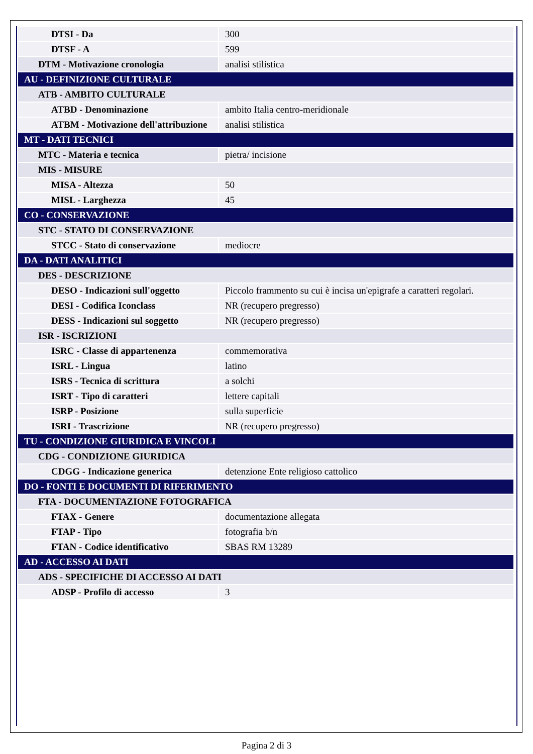| DTSI - Da | 300 |
| DTSF - A | 599 |
| DTM - Motivazione cronologia | analisi stilistica |
| AU - DEFINIZIONE CULTURALE | |
| ATB - AMBITO CULTURALE | |
| ATBD - Denominazione | ambito Italia centro-meridionale |
| ATBM - Motivazione dell'attribuzione | analisi stilistica |
| MT - DATI TECNICI | |
| MTC - Materia e tecnica | pietra/ incisione |
| MIS - MISURE | |
| MISA - Altezza | 50 |
| MISL - Larghezza | 45 |
| CO - CONSERVAZIONE | |
| STC - STATO DI CONSERVAZIONE | |
| STCC - Stato di conservazione | mediocre |
| DA - DATI ANALITICI | |
| DES - DESCRIZIONE | |
| DESO - Indicazioni sull'oggetto | Piccolo frammento su cui è incisa un'epigrafe a caratteri regolari. |
| DESI - Codifica Iconclass | NR (recupero pregresso) |
| DESS - Indicazioni sul soggetto | NR (recupero pregresso) |
| ISR - ISCRIZIONI | |
| ISRC - Classe di appartenenza | commemorativa |
| ISRL - Lingua | latino |
| ISRS - Tecnica di scrittura | a solchi |
| ISRT - Tipo di caratteri | lettere capitali |
| ISRP - Posizione | sulla superficie |
| ISRI - Trascrizione | NR (recupero pregresso) |
| TU - CONDIZIONE GIURIDICA E VINCOLI | |
| CDG - CONDIZIONE GIURIDICA | |
| CDGG - Indicazione generica | detenzione Ente religioso cattolico |
| DO - FONTI E DOCUMENTI DI RIFERIMENTO | |
| FTA - DOCUMENTAZIONE FOTOGRAFICA | |
| FTAX - Genere | documentazione allegata |
| FTAP - Tipo | fotografia b/n |
| FTAN - Codice identificativo | SBAS RM 13289 |
| AD - ACCESSO AI DATI | |
| ADS - SPECIFICHE DI ACCESSO AI DATI | |
| ADSP - Profilo di accesso | 3 |
Pagina 2 di 3